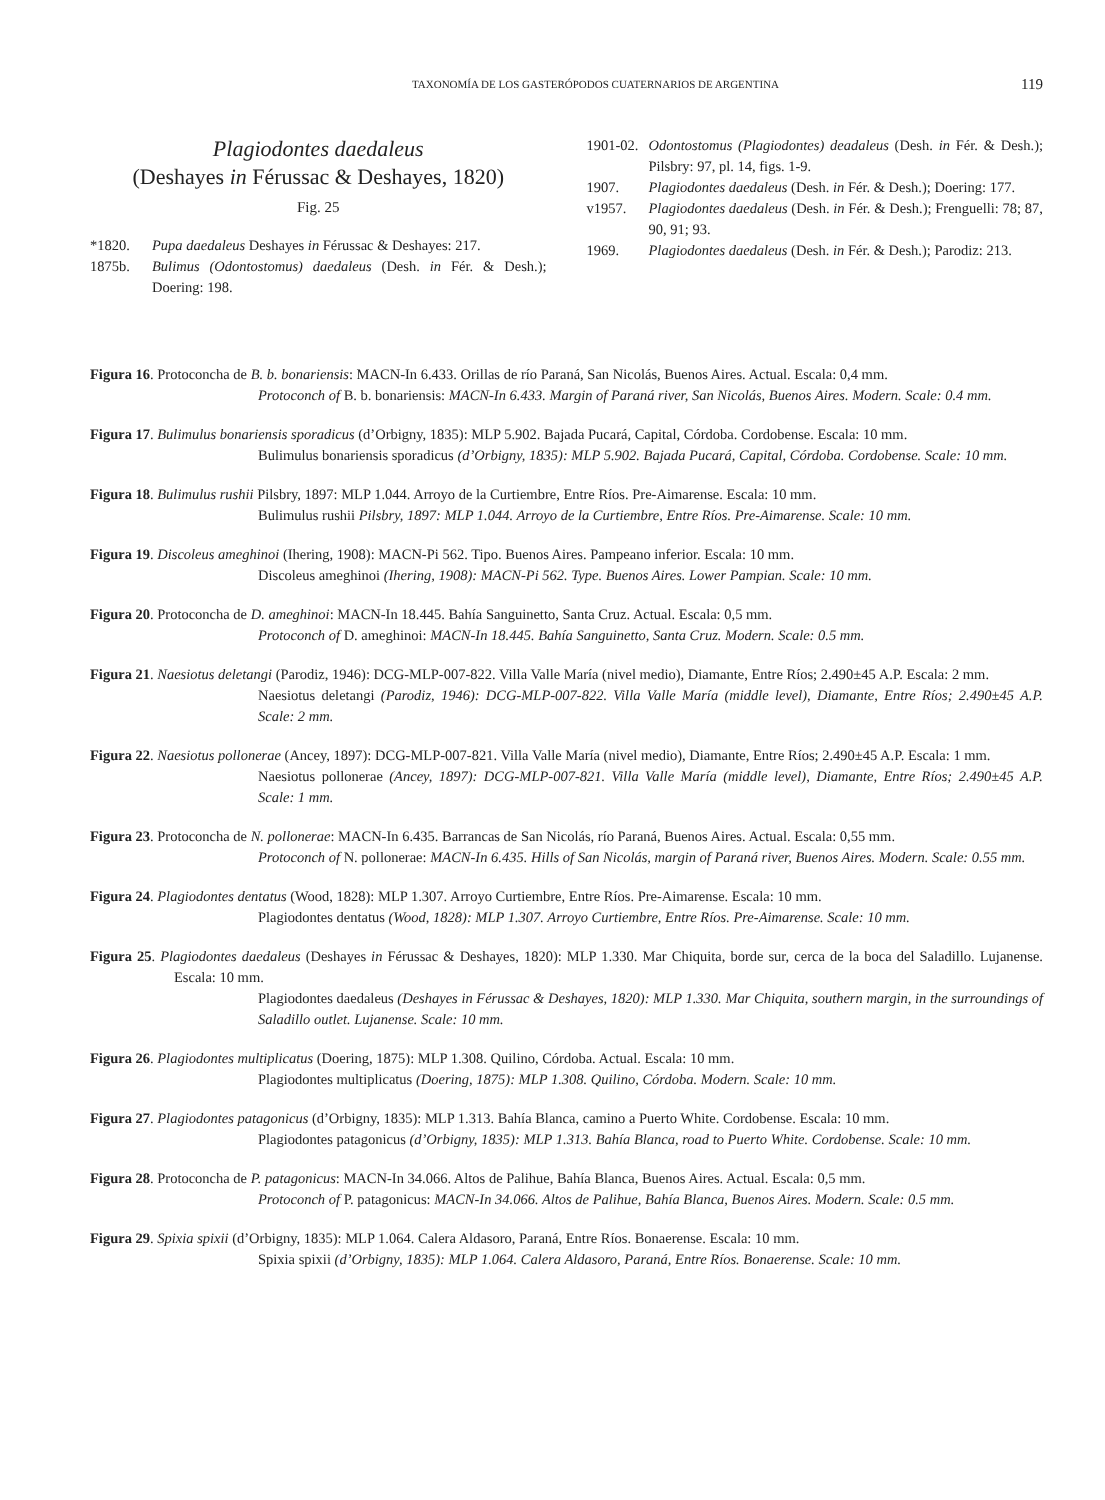TAXONOMÍA DE LOS GASTERÓPODOS CUATERNARIOS DE ARGENTINA 119
Plagiodontes daedaleus
(Deshayes in Férussac & Deshayes, 1820)
Fig. 25
*1820. Pupa daedaleus Deshayes in Férussac & Deshayes: 217.
1875b. Bulimus (Odontostomus) daedaleus (Desh. in Fér. & Desh.); Doering: 198.
1901-02. Odontostomus (Plagiodontes) deadaleus (Desh. in Fér. & Desh.); Pilsbry: 97, pl. 14, figs. 1-9.
1907. Plagiodontes daedaleus (Desh. in Fér. & Desh.); Doering: 177.
v1957. Plagiodontes daedaleus (Desh. in Fér. & Desh.); Frenguelli: 78; 87, 90, 91; 93.
1969. Plagiodontes daedaleus (Desh. in Fér. & Desh.); Parodiz: 213.
Figura 16. Protoconcha de B. b. bonariensis: MACN-In 6.433. Orillas de río Paraná, San Nicolás, Buenos Aires. Actual. Escala: 0,4 mm.
Protoconch of B. b. bonariensis: MACN-In 6.433. Margin of Paraná river, San Nicolás, Buenos Aires. Modern. Scale: 0.4 mm.
Figura 17. Bulimulus bonariensis sporadicus (d’Orbigny, 1835): MLP 5.902. Bajada Pucará, Capital, Córdoba. Cordobense. Escala: 10 mm.
Bulimulus bonariensis sporadicus (d’Orbigny, 1835): MLP 5.902. Bajada Pucará, Capital, Córdoba. Cordobense. Scale: 10 mm.
Figura 18. Bulimulus rushii Pilsbry, 1897: MLP 1.044. Arroyo de la Curtiembre, Entre Ríos. Pre-Aimarense. Escala: 10 mm.
Bulimulus rushii Pilsbry, 1897: MLP 1.044. Arroyo de la Curtiembre, Entre Ríos. Pre-Aimarense. Scale: 10 mm.
Figura 19. Discoleus ameghinoi (Ihering, 1908): MACN-Pi 562. Tipo. Buenos Aires. Pampeano inferior. Escala: 10 mm.
Discoleus ameghinoi (Ihering, 1908): MACN-Pi 562. Type. Buenos Aires. Lower Pampian. Scale: 10 mm.
Figura 20. Protoconcha de D. ameghinoi: MACN-In 18.445. Bahía Sanguinetto, Santa Cruz. Actual. Escala: 0,5 mm.
Protoconch of D. ameghinoi: MACN-In 18.445. Bahía Sanguinetto, Santa Cruz. Modern. Scale: 0.5 mm.
Figura 21. Naesiotus deletangi (Parodiz, 1946): DCG-MLP-007-822. Villa Valle María (nivel medio), Diamante, Entre Ríos; 2.490±45 A.P. Escala: 2 mm.
Naesiotus deletangi (Parodiz, 1946): DCG-MLP-007-822. Villa Valle María (middle level), Diamante, Entre Ríos; 2.490±45 A.P. Scale: 2 mm.
Figura 22. Naesiotus pollonerae (Ancey, 1897): DCG-MLP-007-821. Villa Valle María (nivel medio), Diamante, Entre Ríos; 2.490±45 A.P. Escala: 1 mm.
Naesiotus pollonerae (Ancey, 1897): DCG-MLP-007-821. Villa Valle María (middle level), Diamante, Entre Ríos; 2.490±45 A.P. Scale: 1 mm.
Figura 23. Protoconcha de N. pollonerae: MACN-In 6.435. Barrancas de San Nicolás, río Paraná, Buenos Aires. Actual. Escala: 0,55 mm.
Protoconch of N. pollonerae: MACN-In 6.435. Hills of San Nicolás, margin of Paraná river, Buenos Aires. Modern. Scale: 0.55 mm.
Figura 24. Plagiodontes dentatus (Wood, 1828): MLP 1.307. Arroyo Curtiembre, Entre Ríos. Pre-Aimarense. Escala: 10 mm.
Plagiodontes dentatus (Wood, 1828): MLP 1.307. Arroyo Curtiembre, Entre Ríos. Pre-Aimarense. Scale: 10 mm.
Figura 25. Plagiodontes daedaleus (Deshayes in Férussac & Deshayes, 1820): MLP 1.330. Mar Chiquita, borde sur, cerca de la boca del Saladillo. Lujanense. Escala: 10 mm.
Plagiodontes daedaleus (Deshayes in Férussac & Deshayes, 1820): MLP 1.330. Mar Chiquita, southern margin, in the surroundings of Saladillo outlet. Lujanense. Scale: 10 mm.
Figura 26. Plagiodontes multiplicatus (Doering, 1875): MLP 1.308. Quilino, Córdoba. Actual. Escala: 10 mm.
Plagiodontes multiplicatus (Doering, 1875): MLP 1.308. Quilino, Córdoba. Modern. Scale: 10 mm.
Figura 27. Plagiodontes patagonicus (d’Orbigny, 1835): MLP 1.313. Bahía Blanca, camino a Puerto White. Cordobense. Escala: 10 mm.
Plagiodontes patagonicus (d’Orbigny, 1835): MLP 1.313. Bahía Blanca, road to Puerto White. Cordobense. Scale: 10 mm.
Figura 28. Protoconcha de P. patagonicus: MACN-In 34.066. Altos de Palihue, Bahía Blanca, Buenos Aires. Actual. Escala: 0,5 mm.
Protoconch of P. patagonicus: MACN-In 34.066. Altos de Palihue, Bahía Blanca, Buenos Aires. Modern. Scale: 0.5 mm.
Figura 29. Spixia spixii (d’Orbigny, 1835): MLP 1.064. Calera Aldasoro, Paraná, Entre Ríos. Bonaerense. Escala: 10 mm.
Spixia spixii (d’Orbigny, 1835): MLP 1.064. Calera Aldasoro, Paraná, Entre Ríos. Bonaerense. Scale: 10 mm.